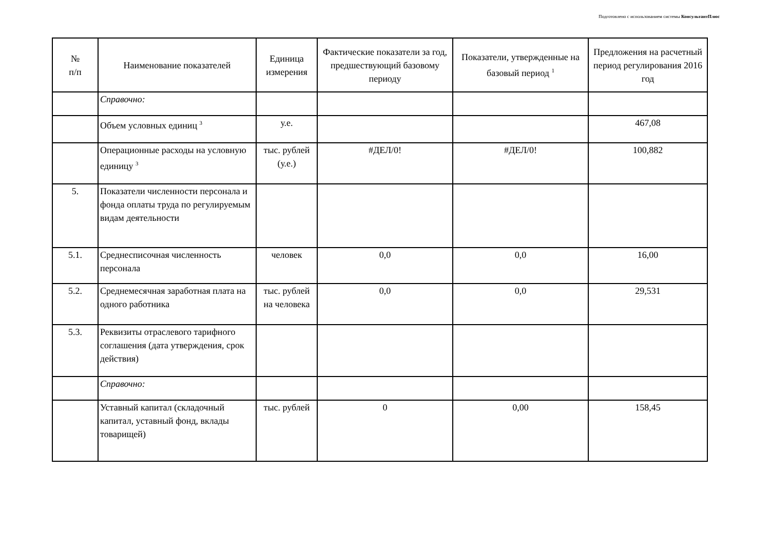Подготовлено с использованием системы КонсультантПлюс
| № п/п | Наименование показателей | Единица измерения | Фактические показатели за год, предшествующий базовому периоду | Показатели, утвержденные на базовый период <sup>1</sup> | Предложения на расчетный период регулирования 2016 год |
| --- | --- | --- | --- | --- | --- |
| | Справочно: | | | | |
| | Объем условных единиц <sup>3</sup> | у.е. | | | 467,08 |
| | Операционные расходы на условную единицу <sup>3</sup> | тыс. рублей (у.е.) | #ДЕЛ/0! | #ДЕЛ/0! | 100,882 |
| 5. | Показатели численности персонала и фонда оплаты труда по регулируемым видам деятельности | | | | |
| 5.1. | Среднесписочная численность персонала | человек | 0,0 | 0,0 | 16,00 |
| 5.2. | Среднемесячная заработная плата на одного работника | тыс. рублей на человека | 0,0 | 0,0 | 29,531 |
| 5.3. | Реквизиты отраслевого тарифного соглашения (дата утверждения, срок действия) | | | | |
| | Справочно: | | | | |
| | Уставный капитал (складочный капитал, уставный фонд, вклады товарищей) | тыс. рублей | 0 | 0,00 | 158,45 |